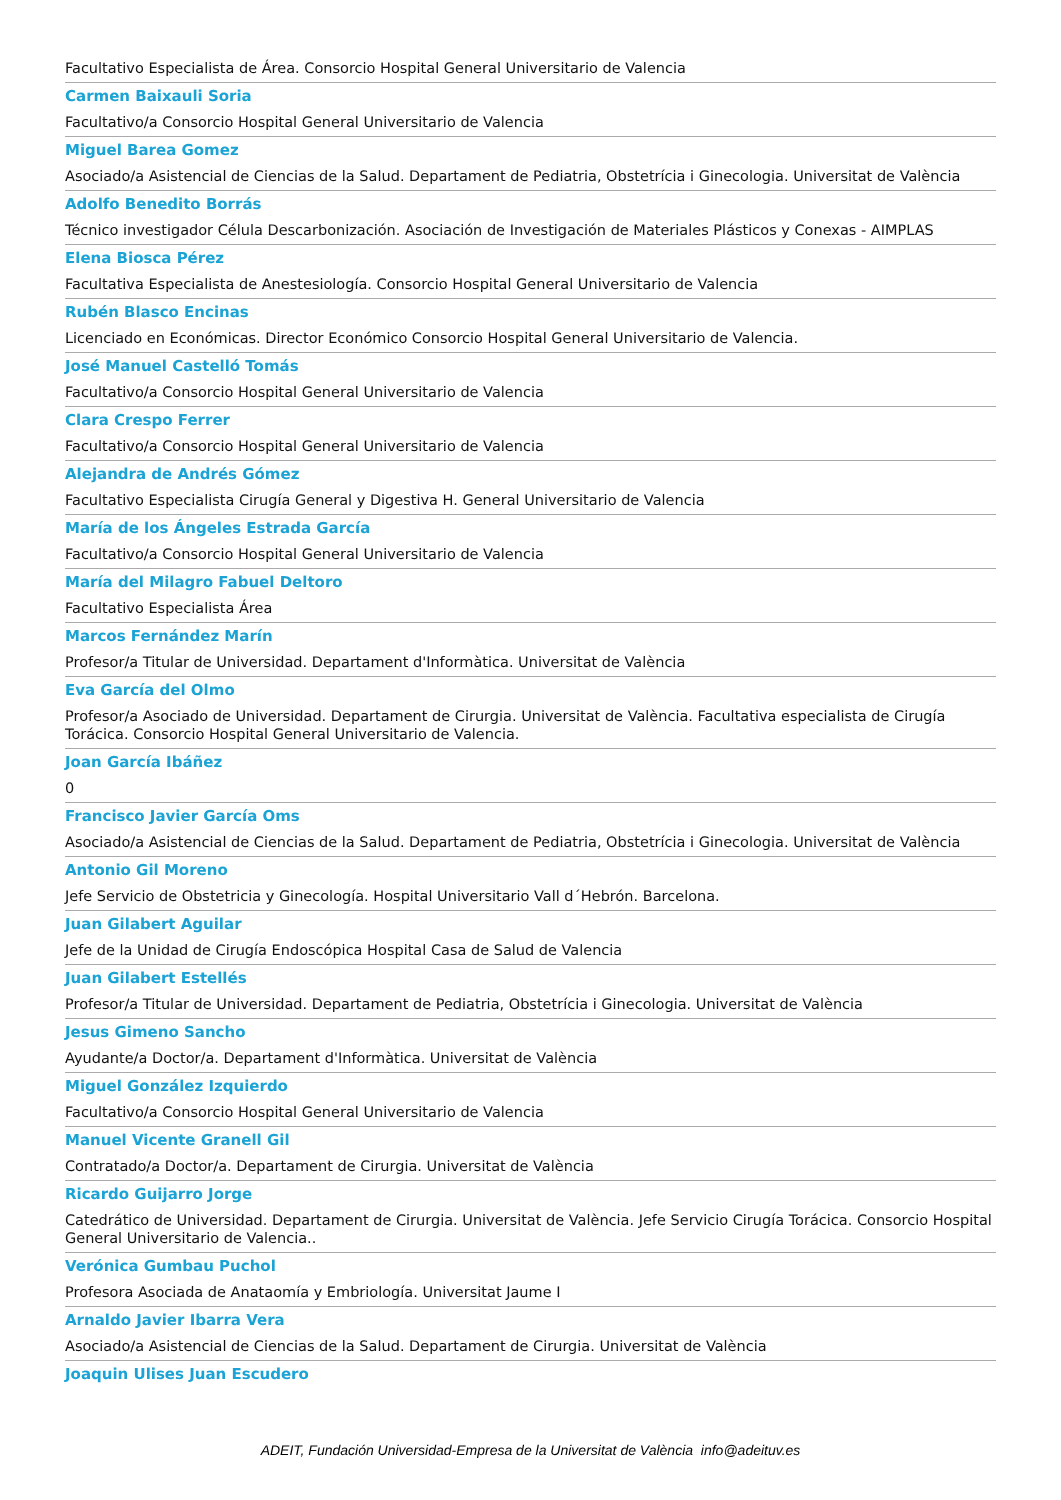Facultativo Especialista de Área. Consorcio Hospital General Universitario de Valencia
Carmen Baixauli Soria
Facultativo/a Consorcio Hospital General Universitario de Valencia
Miguel Barea Gomez
Asociado/a Asistencial de Ciencias de la Salud. Departament de Pediatria, Obstetrícia i Ginecologia. Universitat de València
Adolfo Benedito Borrás
Técnico investigador Célula Descarbonización. Asociación de Investigación de Materiales Plásticos y Conexas - AIMPLAS
Elena Biosca Pérez
Facultativa Especialista de Anestesiología. Consorcio Hospital General Universitario de Valencia
Rubén Blasco Encinas
Licenciado en Económicas. Director Económico Consorcio Hospital General Universitario de Valencia.
José Manuel Castelló Tomás
Facultativo/a Consorcio Hospital General Universitario de Valencia
Clara Crespo Ferrer
Facultativo/a Consorcio Hospital General Universitario de Valencia
Alejandra de Andrés Gómez
Facultativo Especialista Cirugía General y Digestiva H. General Universitario de Valencia
María de los Ángeles Estrada García
Facultativo/a Consorcio Hospital General Universitario de Valencia
María del Milagro Fabuel Deltoro
Facultativo Especialista Área
Marcos Fernández Marín
Profesor/a Titular de Universidad. Departament d'Informàtica. Universitat de València
Eva García del Olmo
Profesor/a Asociado de Universidad. Departament de Cirurgia. Universitat de València. Facultativa especialista de Cirugía Torácica. Consorcio Hospital General Universitario de Valencia.
Joan García Ibáñez
0
Francisco Javier García Oms
Asociado/a Asistencial de Ciencias de la Salud. Departament de Pediatria, Obstetrícia i Ginecologia. Universitat de València
Antonio Gil Moreno
Jefe Servicio de Obstetricia y Ginecología. Hospital Universitario Vall d´Hebrón. Barcelona.
Juan Gilabert Aguilar
Jefe de la Unidad de Cirugía Endoscópica Hospital Casa de Salud de Valencia
Juan Gilabert Estellés
Profesor/a Titular de Universidad. Departament de Pediatria, Obstetrícia i Ginecologia. Universitat de València
Jesus Gimeno Sancho
Ayudante/a Doctor/a. Departament d'Informàtica. Universitat de València
Miguel González Izquierdo
Facultativo/a Consorcio Hospital General Universitario de Valencia
Manuel Vicente Granell Gil
Contratado/a Doctor/a. Departament de Cirurgia. Universitat de València
Ricardo Guijarro Jorge
Catedrático de Universidad. Departament de Cirurgia. Universitat de València. Jefe Servicio Cirugía Torácica. Consorcio Hospital General Universitario de Valencia..
Verónica Gumbau Puchol
Profesora Asociada de Anataomía y Embriología. Universitat Jaume I
Arnaldo Javier Ibarra Vera
Asociado/a Asistencial de Ciencias de la Salud. Departament de Cirurgia. Universitat de València
Joaquin Ulises Juan Escudero
ADEIT, Fundación Universidad-Empresa de la Universitat de València info@adeituv.es